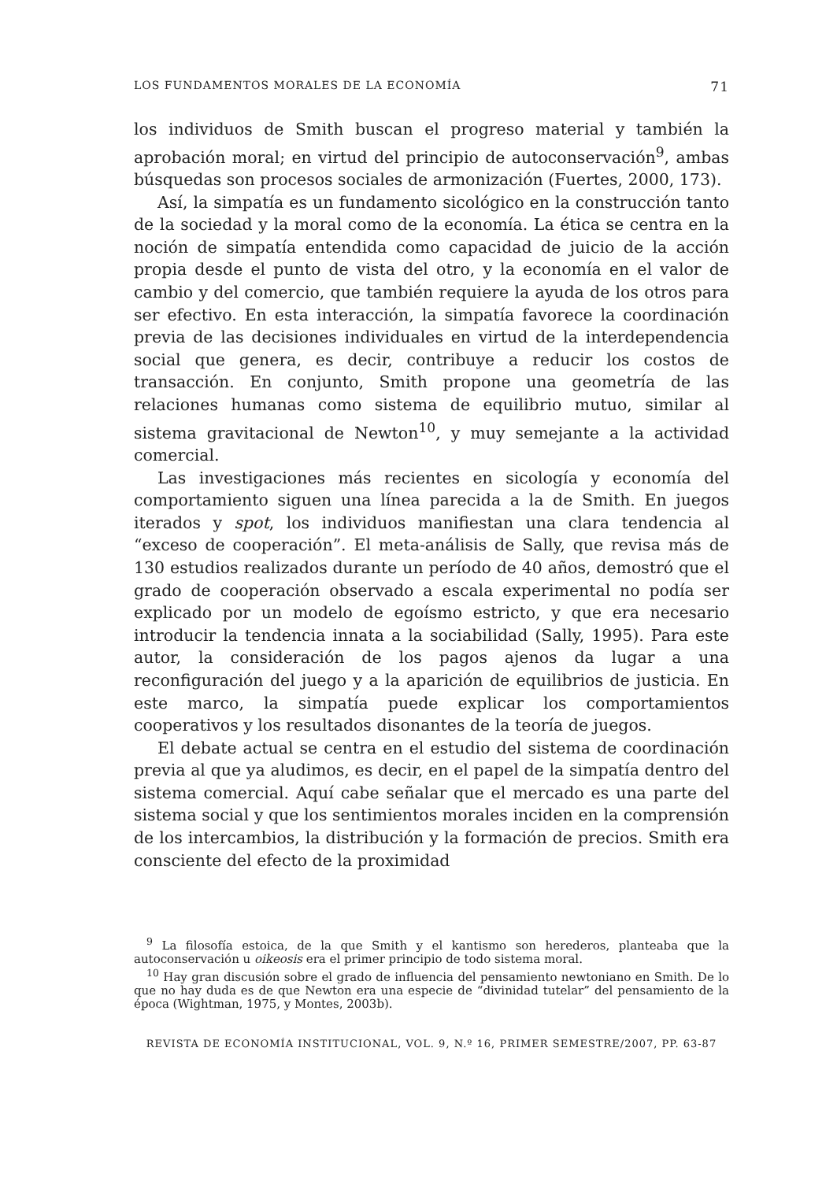LOS FUNDAMENTOS MORALES DE LA ECONOMÍA 71
los individuos de Smith buscan el progreso material y también la aprobación moral; en virtud del principio de autoconservación<sup>9</sup>, ambas búsquedas son procesos sociales de armonización (Fuertes, 2000, 173).
Así, la simpatía es un fundamento sicológico en la construcción tanto de la sociedad y la moral como de la economía. La ética se centra en la noción de simpatía entendida como capacidad de juicio de la acción propia desde el punto de vista del otro, y la economía en el valor de cambio y del comercio, que también requiere la ayuda de los otros para ser efectivo. En esta interacción, la simpatía favorece la coordinación previa de las decisiones individuales en virtud de la interdependencia social que genera, es decir, contribuye a reducir los costos de transacción. En conjunto, Smith propone una geometría de las relaciones humanas como sistema de equilibrio mutuo, similar al sistema gravitacional de Newton<sup>10</sup>, y muy semejante a la actividad comercial.
Las investigaciones más recientes en sicología y economía del comportamiento siguen una línea parecida a la de Smith. En juegos iterados y spot, los individuos manifiestan una clara tendencia al “exceso de cooperación”. El meta-análisis de Sally, que revisa más de 130 estudios realizados durante un período de 40 años, demostró que el grado de cooperación observado a escala experimental no podía ser explicado por un modelo de egoísmo estricto, y que era necesario introducir la tendencia innata a la sociabilidad (Sally, 1995). Para este autor, la consideración de los pagos ajenos da lugar a una reconfiguración del juego y a la aparición de equilibrios de justicia. En este marco, la simpatía puede explicar los comportamientos cooperativos y los resultados disonantes de la teoría de juegos.
El debate actual se centra en el estudio del sistema de coordinación previa al que ya aludimos, es decir, en el papel de la simpatía dentro del sistema comercial. Aquí cabe señalar que el mercado es una parte del sistema social y que los sentimientos morales inciden en la comprensión de los intercambios, la distribución y la formación de precios. Smith era consciente del efecto de la proximidad
<sup>9</sup> La filosofía estoica, de la que Smith y el kantismo son herederos, planteaba que la autoconservación u oikeosis era el primer principio de todo sistema moral.
<sup>10</sup> Hay gran discusión sobre el grado de influencia del pensamiento newtoniano en Smith. De lo que no hay duda es de que Newton era una especie de “divinidad tutelar” del pensamiento de la época (Wightman, 1975, y Montes, 2003b).
REVISTA DE ECONOMÍA INSTITUCIONAL, VOL. 9, N.º 16, PRIMER SEMESTRE/2007, PP. 63-87